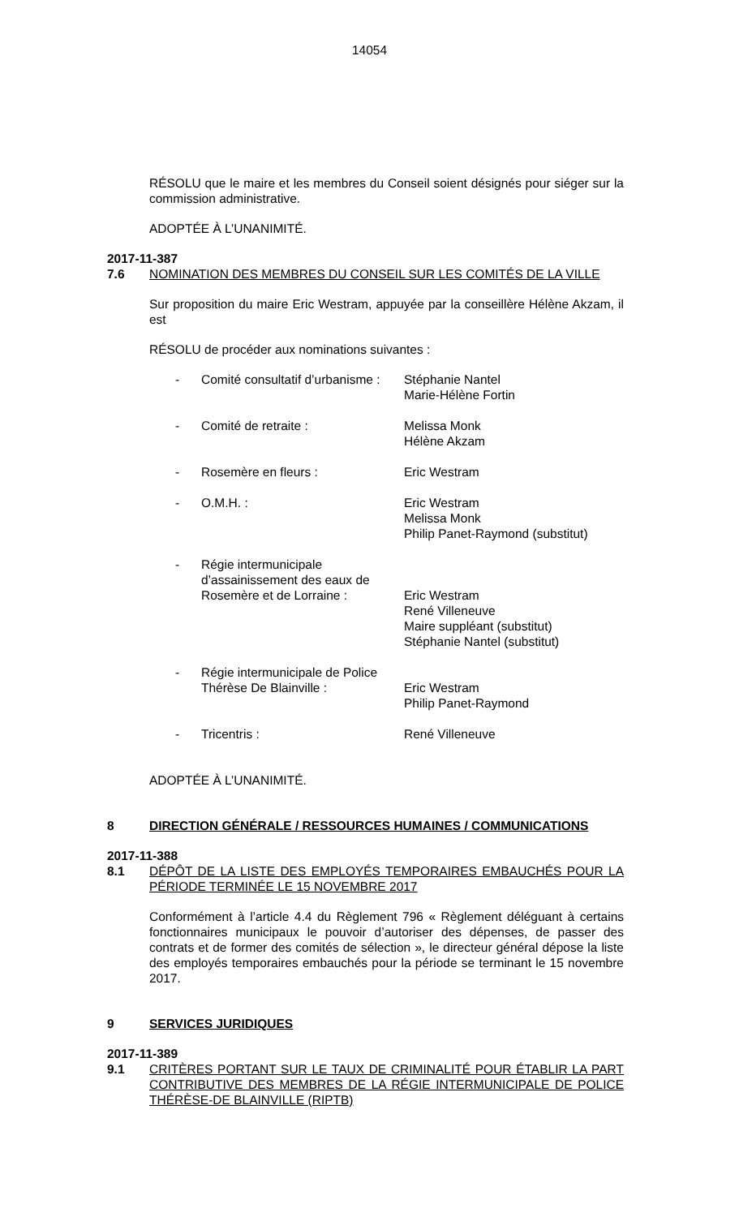14054
RÉSOLU que le maire et les membres du Conseil soient désignés pour siéger sur la commission administrative.
ADOPTÉE À L’UNANIMITÉ.
2017-11-387
7.6 NOMINATION DES MEMBRES DU CONSEIL SUR LES COMITÉS DE LA VILLE
Sur proposition du maire Eric Westram, appuyée par la conseillère Hélène Akzam, il est
RÉSOLU de procéder aux nominations suivantes :
| - | Comité consultatif d’urbanisme : | Stéphanie Nantel Marie-Hélène Fortin |
| - | Comité de retraite : | Melissa Monk Hélène Akzam |
| - | Rosemère en fleurs : | Eric Westram |
| - | O.M.H. : | Eric Westram Melissa Monk Philip Panet-Raymond (substitut) |
| - | Régie intermunicipale d’assainissement des eaux de Rosemère et de Lorraine : | Eric Westram René Villeneuve Maire suppléant (substitut) Stéphanie Nantel (substitut) |
| - | Régie intermunicipale de Police Thérèse De Blainville : | Eric Westram Philip Panet-Raymond |
| - | Tricentris : | René Villeneuve |
ADOPTÉE À L’UNANIMITÉ.
8 DIRECTION GÉNÉRALE / RESSOURCES HUMAINES / COMMUNICATIONS
2017-11-388
8.1 DÉPÔT DE LA LISTE DES EMPLOYÉS TEMPORAIRES EMBAUCHÉS POUR LA PÉRIODE TERMINÉE LE 15 NOVEMBRE 2017
Conformément à l’article 4.4 du Règlement 796 « Règlement déléguant à certains fonctionnaires municipaux le pouvoir d’autoriser des dépenses, de passer des contrats et de former des comités de sélection », le directeur général dépose la liste des employés temporaires embauchés pour la période se terminant le 15 novembre 2017.
9 SERVICES JURIDIQUES
2017-11-389
9.1 CRITÈRES PORTANT SUR LE TAUX DE CRIMINALITÉ POUR ÉTABLIR LA PART CONTRIBUTIVE DES MEMBRES DE LA RÉGIE INTERMUNICIPALE DE POLICE THÉRÈSE-DE BLAINVILLE (RIPTB)